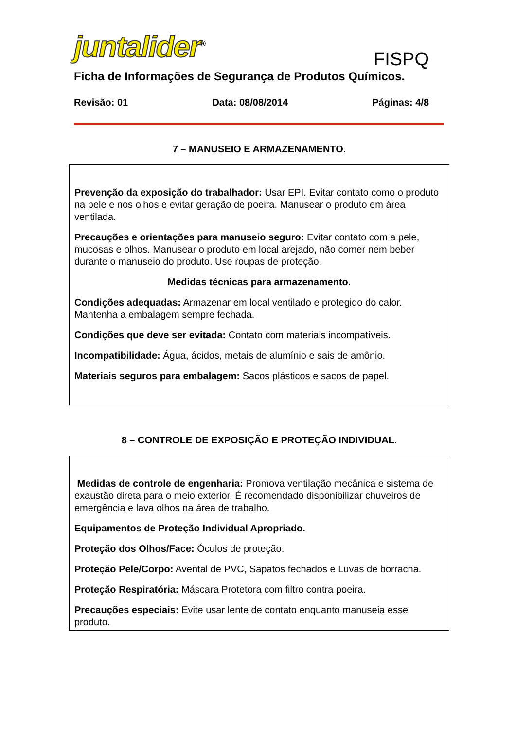juntalider<sup>®</sup> FISPQ
Ficha de Informações de Segurança de Produtos Químicos.
Revisão: 01 Data: 08/08/2014 Páginas: 4/8
7 – MANUSEIO E ARMAZENAMENTO.
Prevenção da exposição do trabalhador: Usar EPI. Evitar contato como o produto na pele e nos olhos e evitar geração de poeira. Manusear o produto em área ventilada.
Precauções e orientações para manuseio seguro: Evitar contato com a pele, mucosas e olhos. Manusear o produto em local arejado, não comer nem beber durante o manuseio do produto. Use roupas de proteção.
Medidas técnicas para armazenamento.
Condições adequadas: Armazenar em local ventilado e protegido do calor. Mantenha a embalagem sempre fechada.
Condições que deve ser evitada: Contato com materiais incompatíveis.
Incompatibilidade: Água, ácidos, metais de alumínio e sais de amônio.
Materiais seguros para embalagem: Sacos plásticos e sacos de papel.
8 – CONTROLE DE EXPOSIÇÃO E PROTEÇÃO INDIVIDUAL.
Medidas de controle de engenharia: Promova ventilação mecânica e sistema de exaustão direta para o meio exterior. É recomendado disponibilizar chuveiros de emergência e lava olhos na área de trabalho.
Equipamentos de Proteção Individual Apropriado.
Proteção dos Olhos/Face: Óculos de proteção.
Proteção Pele/Corpo: Avental de PVC, Sapatos fechados e Luvas de borracha.
Proteção Respiratória: Máscara Protetora com filtro contra poeira.
Precauções especiais: Evite usar lente de contato enquanto manuseia esse produto.